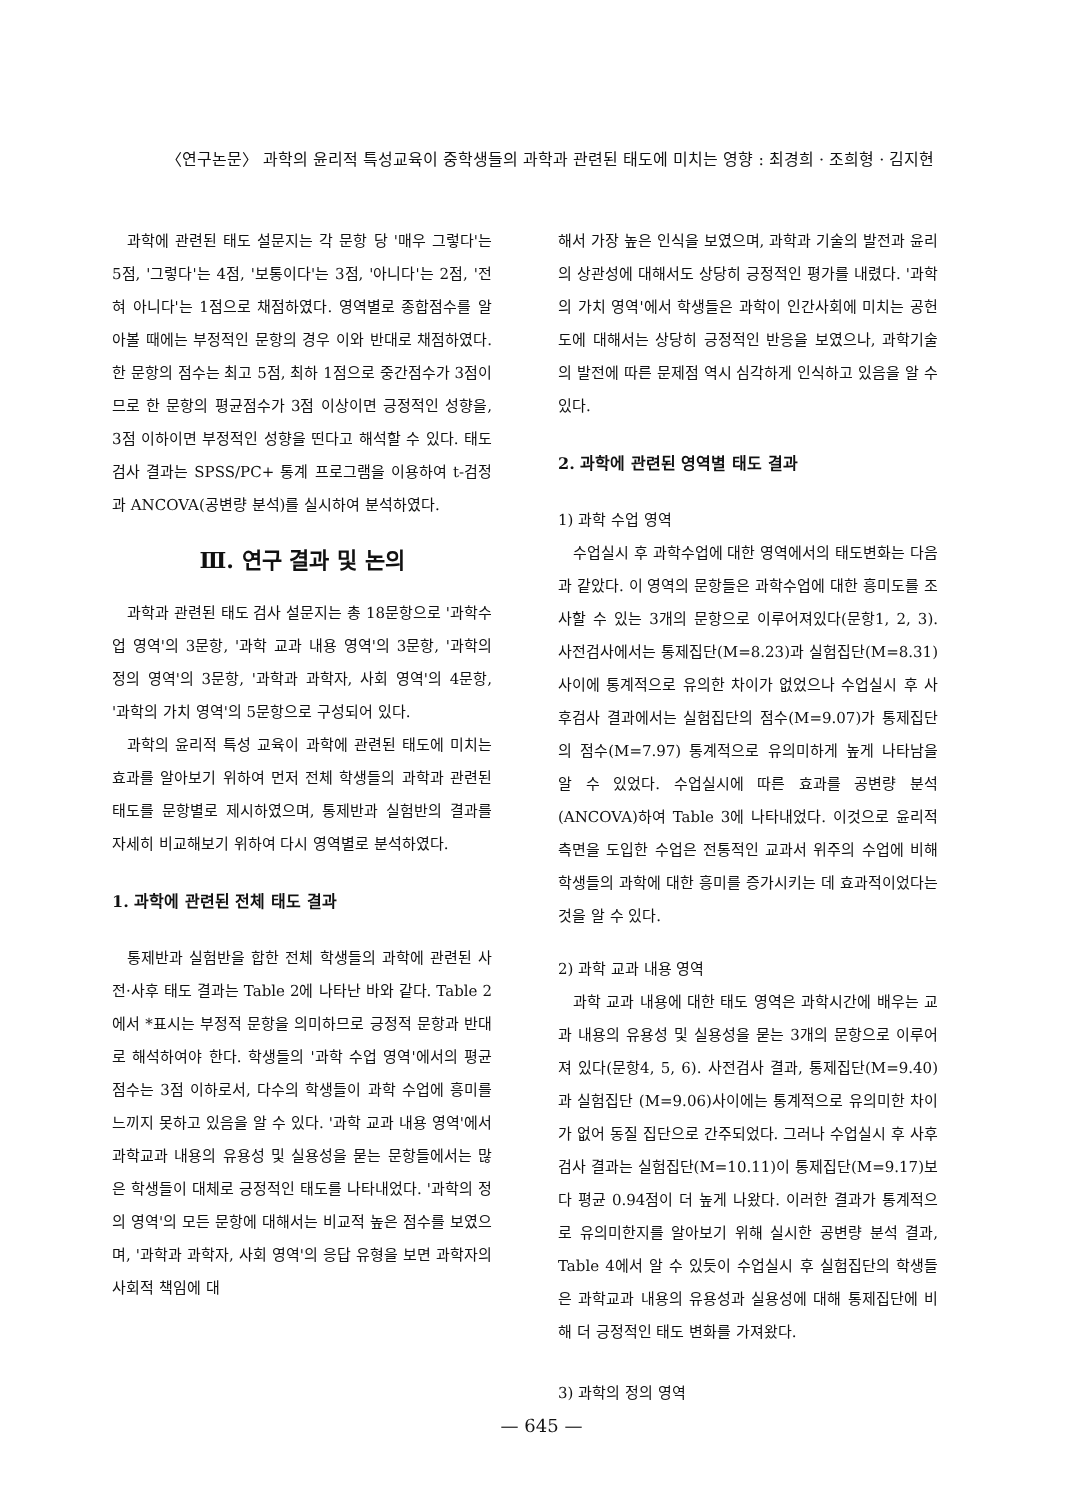〈연구논문〉 과학의 윤리적 특성교육이 중학생들의 과학과 관련된 태도에 미치는 영향 : 최경희 · 조희형 · 김지현
과학에 관련된 태도 설문지는 각 문항 당 '매우 그렇다'는 5점, '그렇다'는 4점, '보통이다'는 3점, '아니다'는 2점, '전혀 아니다'는 1점으로 채점하였다. 영역별로 종합점수를 알아볼 때에는 부정적인 문항의 경우 이와 반대로 채점하였다. 한 문항의 점수는 최고 5점, 최하 1점으로 중간점수가 3점이므로 한 문항의 평균점수가 3점 이상이면 긍정적인 성향을, 3점 이하이면 부정적인 성향을 띤다고 해석할 수 있다. 태도 검사 결과는 SPSS/PC+ 통계 프로그램을 이용하여 t-검정과 ANCOVA(공변량 분석)를 실시하여 분석하였다.
Ⅲ. 연구 결과 및 논의
과학과 관련된 태도 검사 설문지는 총 18문항으로 '과학수업 영역'의 3문항, '과학 교과 내용 영역'의 3문항, '과학의 정의 영역'의 3문항, '과학과 과학자, 사회 영역'의 4문항, '과학의 가치 영역'의 5문항으로 구성되어 있다.
과학의 윤리적 특성 교육이 과학에 관련된 태도에 미치는 효과를 알아보기 위하여 먼저 전체 학생들의 과학과 관련된 태도를 문항별로 제시하였으며, 통제반과 실험반의 결과를 자세히 비교해보기 위하여 다시 영역별로 분석하였다.
1. 과학에 관련된 전체 태도 결과
통제반과 실험반을 합한 전체 학생들의 과학에 관련된 사전·사후 태도 결과는 Table 2에 나타난 바와 같다. Table 2에서 *표시는 부정적 문항을 의미하므로 긍정적 문항과 반대로 해석하여야 한다. 학생들의 '과학 수업 영역'에서의 평균 점수는 3점 이하로서, 다수의 학생들이 과학 수업에 흥미를 느끼지 못하고 있음을 알 수 있다. '과학 교과 내용 영역'에서 과학교과 내용의 유용성 및 실용성을 묻는 문항들에서는 많은 학생들이 대체로 긍정적인 태도를 나타내었다. '과학의 정의 영역'의 모든 문항에 대해서는 비교적 높은 점수를 보였으며, '과학과 과학자, 사회 영역'의 응답 유형을 보면 과학자의 사회적 책임에 대
해서 가장 높은 인식을 보였으며, 과학과 기술의 발전과 윤리의 상관성에 대해서도 상당히 긍정적인 평가를 내렸다. '과학의 가치 영역'에서 학생들은 과학이 인간사회에 미치는 공헌도에 대해서는 상당히 긍정적인 반응을 보였으나, 과학기술의 발전에 따른 문제점 역시 심각하게 인식하고 있음을 알 수 있다.
2. 과학에 관련된 영역별 태도 결과
1) 과학 수업 영역
수업실시 후 과학수업에 대한 영역에서의 태도변화는 다음과 같았다. 이 영역의 문항들은 과학수업에 대한 흥미도를 조사할 수 있는 3개의 문항으로 이루어져있다(문항1, 2, 3). 사전검사에서는 통제집단(M=8.23)과 실험집단(M=8.31) 사이에 통계적으로 유의한 차이가 없었으나 수업실시 후 사후검사 결과에서는 실험집단의 점수(M=9.07)가 통제집단의 점수(M=7.97) 통계적으로 유의미하게 높게 나타남을 알 수 있었다. 수업실시에 따른 효과를 공변량 분석(ANCOVA)하여 Table 3에 나타내었다. 이것으로 윤리적 측면을 도입한 수업은 전통적인 교과서 위주의 수업에 비해 학생들의 과학에 대한 흥미를 증가시키는 데 효과적이었다는 것을 알 수 있다.
2) 과학 교과 내용 영역
과학 교과 내용에 대한 태도 영역은 과학시간에 배우는 교과 내용의 유용성 및 실용성을 묻는 3개의 문항으로 이루어져 있다(문항4, 5, 6). 사전검사 결과, 통제집단(M=9.40)과 실험집단 (M=9.06)사이에는 통계적으로 유의미한 차이가 없어 동질 집단으로 간주되었다. 그러나 수업실시 후 사후검사 결과는 실험집단(M=10.11)이 통제집단(M=9.17)보다 평균 0.94점이 더 높게 나왔다. 이러한 결과가 통계적으로 유의미한지를 알아보기 위해 실시한 공변량 분석 결과, Table 4에서 알 수 있듯이 수업실시 후 실험집단의 학생들은 과학교과 내용의 유용성과 실용성에 대해 통제집단에 비해 더 긍정적인 태도 변화를 가져왔다.
3) 과학의 정의 영역
— 645 —